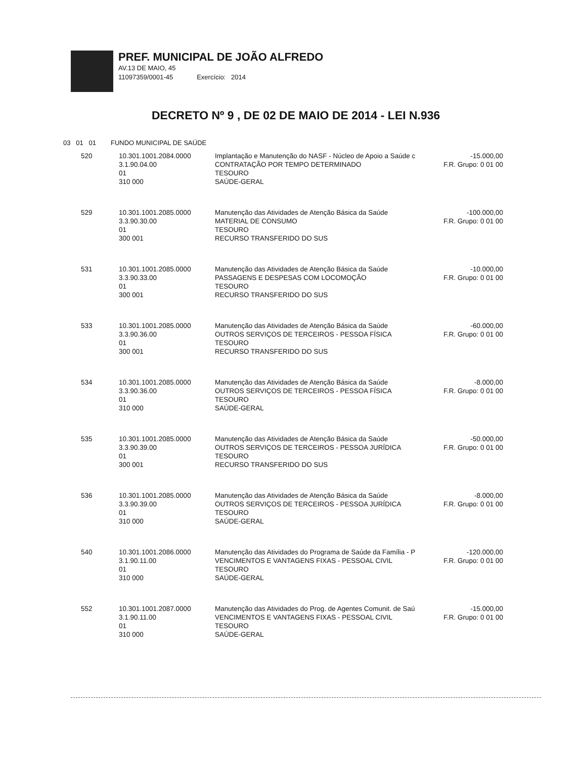PREF. MUNICIPAL DE JOÃO ALFREDO
AV.13 DE MAIO, 45
11097359/0001-45 Exercício: 2014
DECRETO Nº 9 , DE 02 DE MAIO DE 2014 - LEI N.936
03 01 01 FUNDO MUNICIPAL DE SAÚDE
| 520 | 10.301.1001.2084.0000 3.1.90.04.00 01 310 000 | Implantação e Manutenção do NASF - Núcleo de Apoio a Saúde c CONTRATAÇÃO POR TEMPO DETERMINADO TESOURO SAÚDE-GERAL | -15.000,00 F.R. Grupo: 0 01 00 |
| 529 | 10.301.1001.2085.0000 3.3.90.30.00 01 300 001 | Manutenção das Atividades de Atenção Básica da Saúde MATERIAL DE CONSUMO TESOURO RECURSO TRANSFERIDO DO SUS | -100.000,00 F.R. Grupo: 0 01 00 |
| 531 | 10.301.1001.2085.0000 3.3.90.33.00 01 300 001 | Manutenção das Atividades de Atenção Básica da Saúde PASSAGENS E DESPESAS COM LOCOMOÇÃO TESOURO RECURSO TRANSFERIDO DO SUS | -10.000,00 F.R. Grupo: 0 01 00 |
| 533 | 10.301.1001.2085.0000 3.3.90.36.00 01 300 001 | Manutenção das Atividades de Atenção Básica da Saúde OUTROS SERVIÇOS DE TERCEIROS - PESSOA FÍSICA TESOURO RECURSO TRANSFERIDO DO SUS | -60.000,00 F.R. Grupo: 0 01 00 |
| 534 | 10.301.1001.2085.0000 3.3.90.36.00 01 310 000 | Manutenção das Atividades de Atenção Básica da Saúde OUTROS SERVIÇOS DE TERCEIROS - PESSOA FÍSICA TESOURO SAÚDE-GERAL | -8.000,00 F.R. Grupo: 0 01 00 |
| 535 | 10.301.1001.2085.0000 3.3.90.39.00 01 300 001 | Manutenção das Atividades de Atenção Básica da Saúde OUTROS SERVIÇOS DE TERCEIROS - PESSOA JURÍDICA TESOURO RECURSO TRANSFERIDO DO SUS | -50.000,00 F.R. Grupo: 0 01 00 |
| 536 | 10.301.1001.2085.0000 3.3.90.39.00 01 310 000 | Manutenção das Atividades de Atenção Básica da Saúde OUTROS SERVIÇOS DE TERCEIROS - PESSOA JURÍDICA TESOURO SAÚDE-GERAL | -8.000,00 F.R. Grupo: 0 01 00 |
| 540 | 10.301.1001.2086.0000 3.1.90.11.00 01 310 000 | Manutenção das Atividades do Programa de Saúde da Família - P VENCIMENTOS E VANTAGENS FIXAS - PESSOAL CIVIL TESOURO SAÚDE-GERAL | -120.000,00 F.R. Grupo: 0 01 00 |
| 552 | 10.301.1001.2087.0000 3.1.90.11.00 01 310 000 | Manutenção das Atividades do Prog. de Agentes Comunit. de Saú VENCIMENTOS E VANTAGENS FIXAS - PESSOAL CIVIL TESOURO SAÚDE-GERAL | -15.000,00 F.R. Grupo: 0 01 00 |